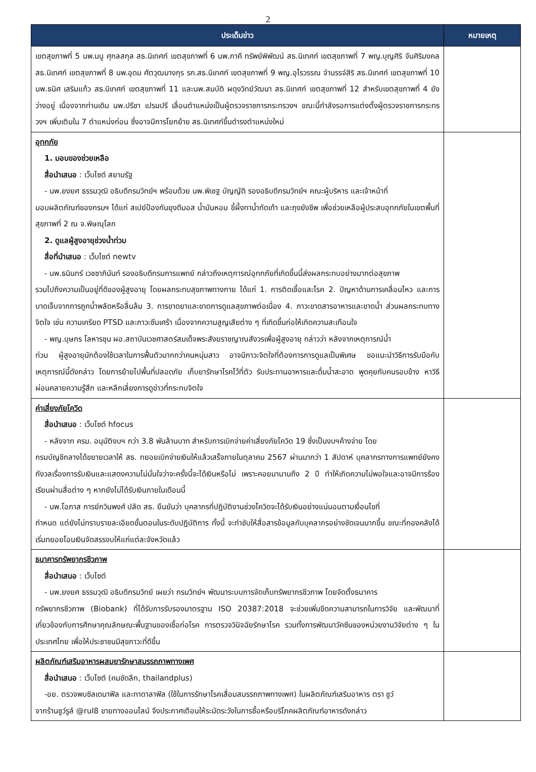2
| ประเด็นข่าว | หมายเหตุ |
| --- | --- |
| เขตสุขภาพที่ 5 นพ.มนู ศุกลสกุล สธ.นิเทศก์ เขตสุขภาพที่ 6 นพ.ภาคี ทรัพย์พิพัฒน์ สธ.นิเทศก์ เขตสุขภาพที่ 7 พญ.บุญศิริ จันศิริมงคล สธ.นิเทศก์ เขตสุขภาพที่ 8 นพ.อุดม ศัตวุฒมางกุร รก.สธ.นิเทศก์ เขตสุขภาพที่ 9 พญ.อุไรวรรณ จำนรรจ์สิริ สธ.นิเทศก์ เขตสุขภาพที่ 10 นพ.ธนิศ เสริมแก้ว สธ.นิเทศก์ เขตสุขภาพที่ 11 และนพ.สมบัติ ผดุงวิทย์วัฒนา สธ.นิเทศก์ เขตสุขภาพที่ 12 สำหรับเขตสุขภาพที่ 4 ยังว่างอยู่ เนื่องจากท่านเดิม นพ.ปรีชา เปรมปรี เลื่อนตำแหน่งเป็นผู้ตรวจราชการกระทรวงฯ ขณะนี้กำลังรอการแต่งตั้งผู้ตรวจราชการกระทรวงฯ เพิ่มเติมใน 7 ตำแหน่งก่อน ซึ่งอาจมีการโยกย้าย สธ.นิเทศก์ขึ้นดำรงตำแหน่งใหม่ | |
| อุทกภัย 1. มอบของช่วยเหลือ สื่อนำเสนอ : เว็บไซต์ สยามรัฐ - นพ.ยงยศ ธรรมวุฒิ อธิบดีกรมวิทย์ฯ พร้อมด้วย นพ.พิเชฐ บัญญัติ รองอธิบดีกรมวิทย์ฯ คณะผู้บริหาร และเจ้าหน้าที่ มอบผลิตภัณฑ์ของกรมฯ ได้แก่ สเปย์ป้องกันยุงดีมอส น้ำมันหอม ขี้ผึ้งทาน้ำกัดเท้า และถุงยังชีพ เพื่อช่วยเหลือผู้ประสบอุทกภัยในเขตพื้นที่สุขภาพที่ 2 ณ จ.พิษณุโลก 2. ดูแลผู้สูงอายุช่วงน้ำท่วม สื่อที่นำเสนอ : เว็บไซต์ newtv - นพ.ธนินทร์ เวชชาภินันท์ รองอธิบดีกรมการแพทย์ กล่าวถึงเหตุการณ์อุทกภัยที่เกิดขึ้นนี้ส่งผลกระทบอย่างมากต่อสุขภาพ รวมไปถึงความเป็นอยู่ที่ดีของผู้สูงอายุ โดยผลกระทบสุขภาพทางกาย ได้แก่ 1. การติดเชื้อและโรค 2. ปัญหาด้านการเคลื่อนไหว และการบาดเจ็บจากการถูกน้ำพลัดหรือลื่นล้ม 3. การขาดยาและขาดการดูแลสุขภาพต่อเนื่อง 4. ภาวะขาดสารอาหารและขาดน้ำ ส่วนผลกระทบทางจิตใจ เช่น ความเครียด PTSD และภาวะซึมเศร้า เนื่องจากความสูญเสียต่าง ๆ ที่เกิดขึ้นก่อให้เกิดความสะเทือนใจ - พญ.บุษกร โลหารชุน ผอ.สถาบันเวชศาสตร์สมเด็จพระสังฆราชญาณสังวรเพื่อผู้สูงอายุ กล่าวว่า หลังจากเหตุการณ์น้ำ ท่วม ผู้สูงอายุมักต้องใช้เวลาในการฟื้นตัวมากกว่าคนหนุ่มสาว อาจมีภาวะจิตใจที่ต้องการการดูแลเป็นพิเศษ ขอแนะนำวิธีการรับมือกับเหตุการณ์นี้ดังกล่าว โดยการย้ายไปพื้นที่ปลอดภัย เก็บยารักษาโรคไว้ที่ตัว รับประทานอาหารและดื่มน้ำสะอาด พูดคุยกับคนรอบข้าง หาวิธีผ่อนคลายความรู้สึก และหลีกเลี่ยงการดูข่าวที่กระทบจิตใจ | |
| ค่าเสี่ยงภัยโควิด สื่อนำเสนอ : เว็บไซต์ hfocus - หลังจาก ครม. อนุมัติงบฯ กว่า 3.8 พันล้านบาท สำหรับการเบิกจ่ายค่าเสี่ยงภัยโควิด 19 ซึ่งเป็นงบฯค้างจ่าย โดย กรมบัญชีกลางได้ขยายเวลาให้ สธ. ทยอยเบิกจ่ายเงินให้แล้วเสร็จภายในตุลาคม 2567 ผ่านมากว่า 1 สัปดาห์ บุคลากรทางการแพทย์ยังคงกังวลเรื่องการรับเงินและแสดงความไม่มั่นใจว่าจะครั้งนี้จะได้เงินหรือไม่ เพราะคอยมานานถึง 2 ปี ทำให้เกิดความไม่พอใจและอาจมีการร้องเรียนผ่านสื่อต่าง ๆ หากยังไม่ได้รับเงินภายในเดือนนี้ - นพ.โอภาส การย์กวินพงศ์ ปลัด สธ. ยืนยันว่า บุคลากรที่ปฏิบัติงานช่วงโควิดจะได้รับเงินอย่างแน่นอนตามเงื่อนไขที่ กำหนด แต่ยังไม่ทราบรายละเอียดขั้นตอนในระดับปฏิบัติการ ทั้งนี้ จะกำชับให้สื่อสารข้อมูลกับบุคลากรอย่างชัดเจนมากขึ้น ขณะที่กองคลังได้เริ่มทยอยโอนเงินจัดสรรงบให้แก่แต่ละจังหวัดแล้ว | |
| ธนาคารทรัพยากรชีวภาพ สื่อนำเสนอ : เว็บไซต์ - นพ.ยงยศ ธรรมวุฒิ อธิบดีกรมวิทย์ เผยว่า กรมวิทย์ฯ พัฒนาระบบการจัดเก็บทรัพยากรชีวภาพ โดยจัดตั้งธนาคาร ทรัพยากรชีวภาพ (Biobank) ที่ได้รับการรับรองมาตรฐาน ISO 20387:2018 จะช่วยเพิ่มขีดความสามารถในการวิจัย และพัฒนาที่เกี่ยวข้องกับการศึกษาคุณลักษณะพื้นฐานของเชื้อก่อโรค การตรวจวินิจฉัยรักษาโรค รวมทั้งการพัฒนาวัคซีนของหน่วยงานวิจัยต่าง ๆ ในประเทศไทย เพื่อให้ประชาชนมีสุขภาวะที่ดีขึ้น | |
| ผลิตภัณฑ์เสริมอาหารผสมยารักษาสมรรถภาพทางเพศ สื่อนำเสนอ : เว็บไซต์ (คมชัดลึก, thailandplus) -อย. ตรวจพบซิลเดนาฟิล และทาดาลาฟิล (ใช้ในการรักษาโรคเสื่อมสมรรถภาพทางเพศ) ในผลิตภัณฑ์เสริมอาหาร ตรา ชูว์ จากร้านชูว์รูล์ @rul8 ขายทางออนไลน์ จึงประกาศเตือนให้ระมัดระวังในการซื้อหรือบริโภคผลิตภัณฑ์อาหารดังกล่าว | |